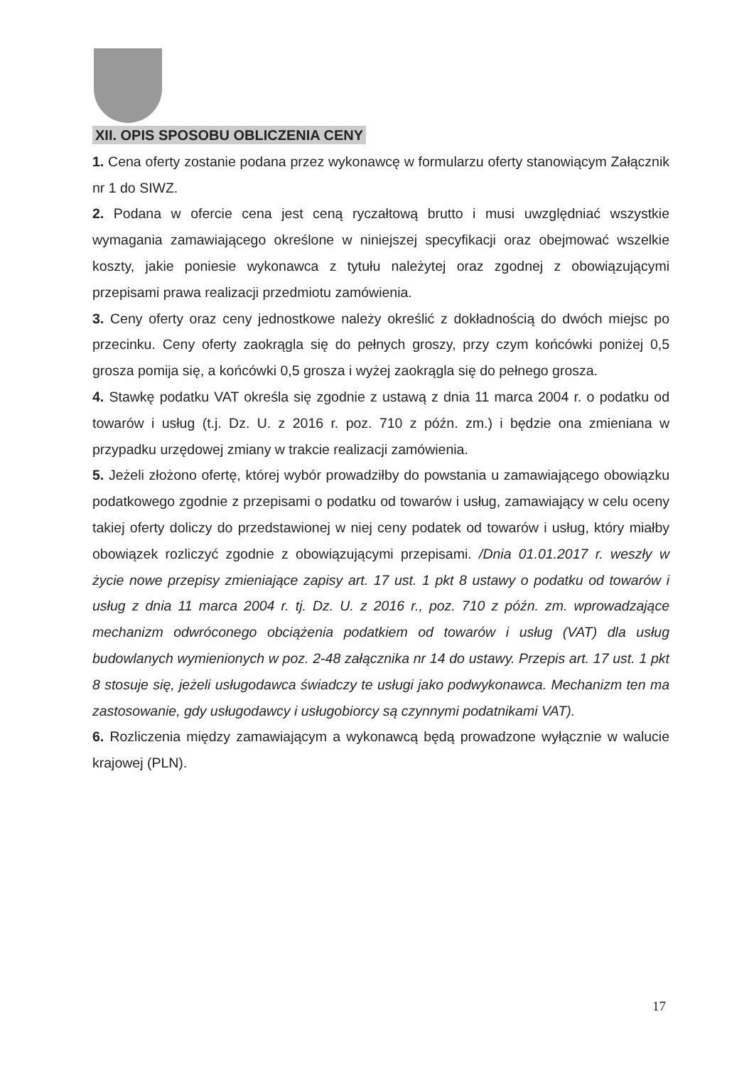XII. OPIS SPOSOBU OBLICZENIA CENY
1. Cena oferty zostanie podana przez wykonawcę w formularzu oferty stanowiącym Załącznik nr 1 do SIWZ.
2. Podana w ofercie cena jest ceną ryczałtową brutto i musi uwzględniać wszystkie wymagania zamawiającego określone w niniejszej specyfikacji oraz obejmować wszelkie koszty, jakie poniesie wykonawca z tytułu należytej oraz zgodnej z obowiązującymi przepisami prawa realizacji przedmiotu zamówienia.
3. Ceny oferty oraz ceny jednostkowe należy określić z dokładnością do dwóch miejsc po przecinku. Ceny oferty zaokrągla się do pełnych groszy, przy czym końcówki poniżej 0,5 grosza pomija się, a końcówki 0,5 grosza i wyżej zaokrągla się do pełnego grosza.
4. Stawkę podatku VAT określa się zgodnie z ustawą z dnia 11 marca 2004 r. o podatku od towarów i usług (t.j. Dz. U. z 2016 r. poz. 710 z późn. zm.) i będzie ona zmieniana w przypadku urzędowej zmiany w trakcie realizacji zamówienia.
5. Jeżeli złożono ofertę, której wybór prowadziłby do powstania u zamawiającego obowiązku podatkowego zgodnie z przepisami o podatku od towarów i usług, zamawiający w celu oceny takiej oferty doliczy do przedstawionej w niej ceny podatek od towarów i usług, który miałby obowiązek rozliczyć zgodnie z obowiązującymi przepisami. /Dnia 01.01.2017 r. weszły w życie nowe przepisy zmieniające zapisy art. 17 ust. 1 pkt 8 ustawy o podatku od towarów i usług z dnia 11 marca 2004 r. tj. Dz. U. z 2016 r., poz. 710 z późn. zm. wprowadzające mechanizm odwróconego obciążenia podatkiem od towarów i usług (VAT) dla usług budowlanych wymienionych w poz. 2-48 załącznika nr 14 do ustawy. Przepis art. 17 ust. 1 pkt 8 stosuje się, jeżeli usługodawca świadczy te usługi jako podwykonawca. Mechanizm ten ma zastosowanie, gdy usługodawcy i usługobiorcy są czynnymi podatnikami VAT).
6. Rozliczenia między zamawiającym a wykonawcą będą prowadzone wyłącznie w walucie krajowej (PLN).
17